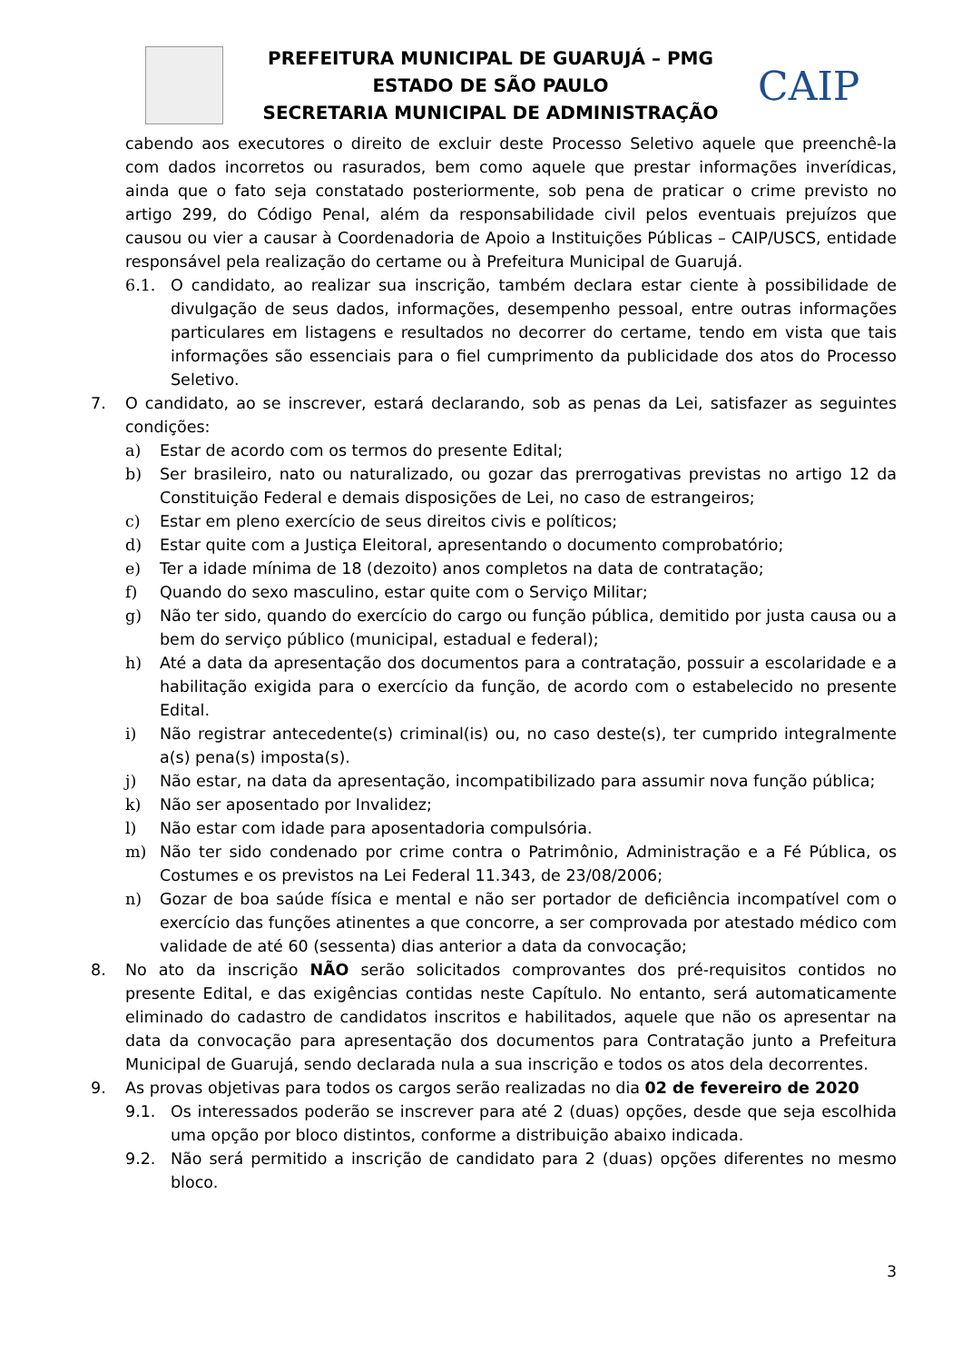PREFEITURA MUNICIPAL DE GUARUJÁ – PMG
ESTADO DE SÃO PAULO
SECRETARIA MUNICIPAL DE ADMINISTRAÇÃO
CAIP
cabendo aos executores o direito de excluir deste Processo Seletivo aquele que preenchê-la com dados incorretos ou rasurados, bem como aquele que prestar informações inverídicas, ainda que o fato seja constatado posteriormente, sob pena de praticar o crime previsto no artigo 299, do Código Penal, além da responsabilidade civil pelos eventuais prejuízos que causou ou vier a causar à Coordenadoria de Apoio a Instituições Públicas – CAIP/USCS, entidade responsável pela realização do certame ou à Prefeitura Municipal de Guarujá.
6.1. O candidato, ao realizar sua inscrição, também declara estar ciente à possibilidade de divulgação de seus dados, informações, desempenho pessoal, entre outras informações particulares em listagens e resultados no decorrer do certame, tendo em vista que tais informações são essenciais para o fiel cumprimento da publicidade dos atos do Processo Seletivo.
7. O candidato, ao se inscrever, estará declarando, sob as penas da Lei, satisfazer as seguintes condições:
a) Estar de acordo com os termos do presente Edital;
b) Ser brasileiro, nato ou naturalizado, ou gozar das prerrogativas previstas no artigo 12 da Constituição Federal e demais disposições de Lei, no caso de estrangeiros;
c) Estar em pleno exercício de seus direitos civis e políticos;
d) Estar quite com a Justiça Eleitoral, apresentando o documento comprobatório;
e) Ter a idade mínima de 18 (dezoito) anos completos na data de contratação;
f) Quando do sexo masculino, estar quite com o Serviço Militar;
g) Não ter sido, quando do exercício do cargo ou função pública, demitido por justa causa ou a bem do serviço público (municipal, estadual e federal);
h) Até a data da apresentação dos documentos para a contratação, possuir a escolaridade e a habilitação exigida para o exercício da função, de acordo com o estabelecido no presente Edital.
i) Não registrar antecedente(s) criminal(is) ou, no caso deste(s), ter cumprido integralmente a(s) pena(s) imposta(s).
j) Não estar, na data da apresentação, incompatibilizado para assumir nova função pública;
k) Não ser aposentado por Invalidez;
l) Não estar com idade para aposentadoria compulsória.
m) Não ter sido condenado por crime contra o Patrimônio, Administração e a Fé Pública, os Costumes e os previstos na Lei Federal 11.343, de 23/08/2006;
n) Gozar de boa saúde física e mental e não ser portador de deficiência incompatível com o exercício das funções atinentes a que concorre, a ser comprovada por atestado médico com validade de até 60 (sessenta) dias anterior a data da convocação;
8. No ato da inscrição NÃO serão solicitados comprovantes dos pré-requisitos contidos no presente Edital, e das exigências contidas neste Capítulo. No entanto, será automaticamente eliminado do cadastro de candidatos inscritos e habilitados, aquele que não os apresentar na data da convocação para apresentação dos documentos para Contratação junto a Prefeitura Municipal de Guarujá, sendo declarada nula a sua inscrição e todos os atos dela decorrentes.
9. As provas objetivas para todos os cargos serão realizadas no dia 02 de fevereiro de 2020
9.1. Os interessados poderão se inscrever para até 2 (duas) opções, desde que seja escolhida uma opção por bloco distintos, conforme a distribuição abaixo indicada.
9.2. Não será permitido a inscrição de candidato para 2 (duas) opções diferentes no mesmo bloco.
3